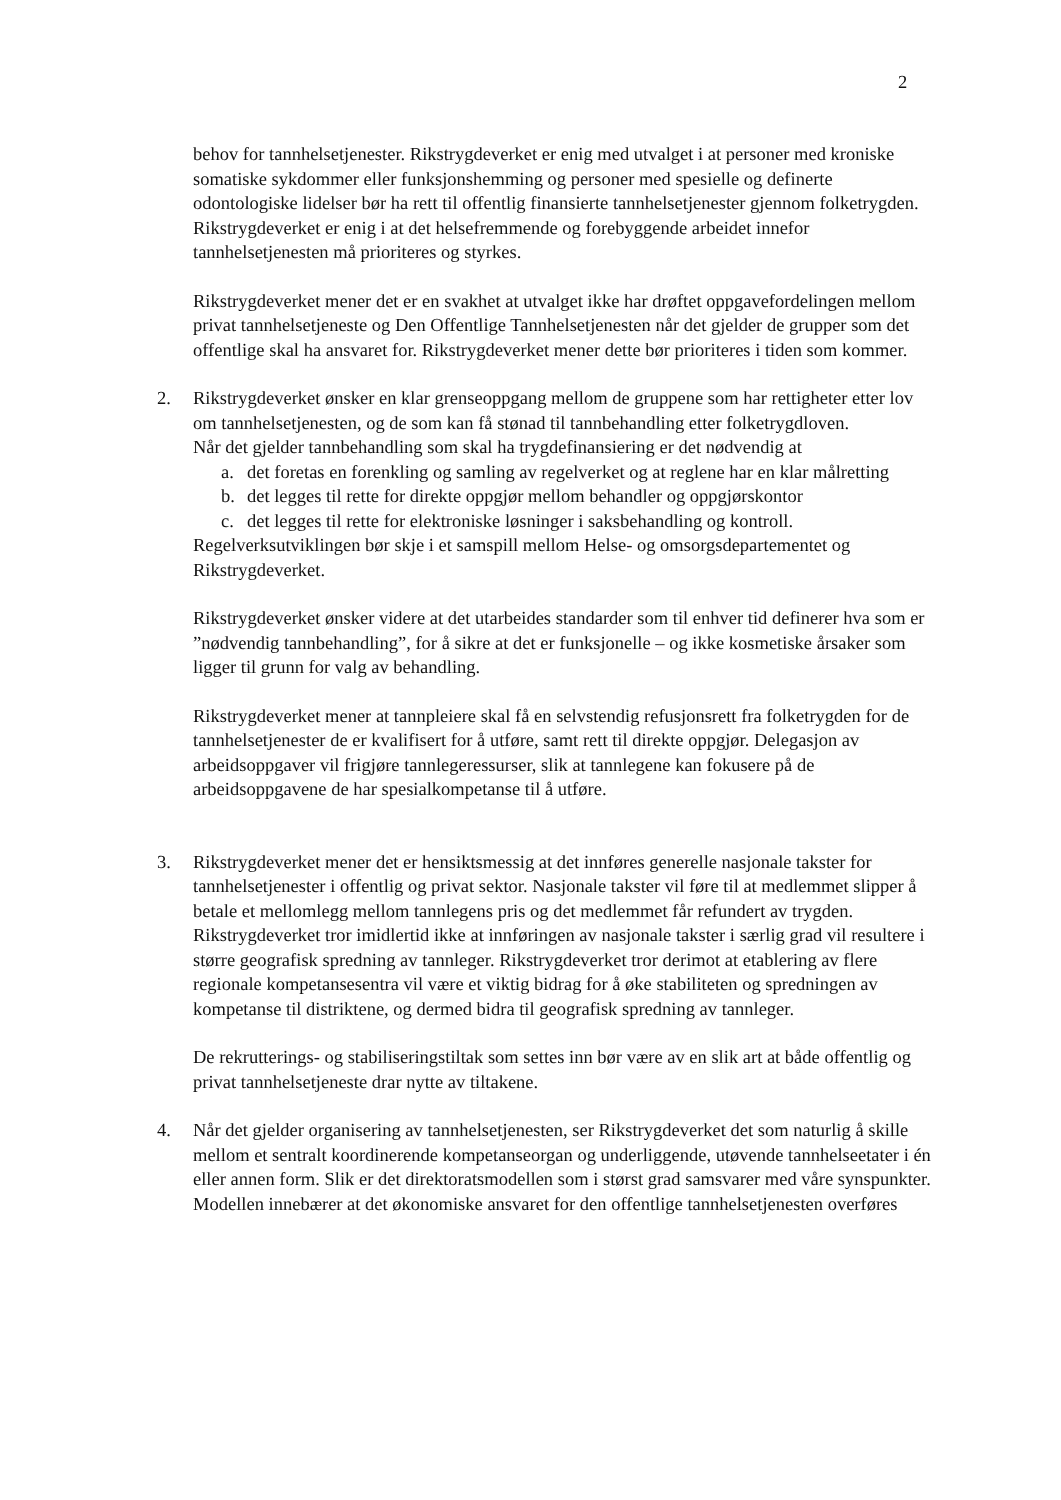2
behov for tannhelsetjenester. Rikstrygdeverket er enig med utvalget i at personer med kroniske somatiske sykdommer eller funksjonshemming og personer med spesielle og definerte odontologiske lidelser bør ha rett til offentlig finansierte tannhelsetjenester gjennom folketrygden. Rikstrygdeverket er enig i at det helsefremmende og forebyggende arbeidet innefor tannhelsetjenesten må prioriteres og styrkes.
Rikstrygdeverket mener det er en svakhet at utvalget ikke har drøftet oppgavefordelingen mellom privat tannhelsetjeneste og Den Offentlige Tannhelsetjenesten når det gjelder de grupper som det offentlige skal ha ansvaret for. Rikstrygdeverket mener dette bør prioriteres i tiden som kommer.
2. Rikstrygdeverket ønsker en klar grenseoppgang mellom de gruppene som har rettigheter etter lov om tannhelsetjenesten, og de som kan få stønad til tannbehandling etter folketrygdloven.
Når det gjelder tannbehandling som skal ha trygdefinansiering er det nødvendig at
a. det foretas en forenkling og samling av regelverket og at reglene har en klar målretting
b. det legges til rette for direkte oppgjør mellom behandler og oppgjørskontor
c. det legges til rette for elektroniske løsninger i saksbehandling og kontroll.
Regelverksutviklingen bør skje i et samspill mellom Helse- og omsorgsdepartementet og Rikstrygdeverket.
Rikstrygdeverket ønsker videre at det utarbeides standarder som til enhver tid definerer hva som er ”nødvendig tannbehandling”, for å sikre at det er funksjonelle – og ikke kosmetiske årsaker som ligger til grunn for valg av behandling.
Rikstrygdeverket mener at tannpleiere skal få en selvstendig refusjonsrett fra folketrygden for de tannhelsetjenester de er kvalifisert for å utføre, samt rett til direkte oppgjør. Delegasjon av arbeidsoppgaver vil frigjøre tannlegeressurser, slik at tannlegene kan fokusere på de arbeidsoppgavene de har spesialkompetanse til å utføre.
3. Rikstrygdeverket mener det er hensiktsmessig at det innføres generelle nasjonale takster for tannhelsetjenester i offentlig og privat sektor. Nasjonale takster vil føre til at medlemmet slipper å betale et mellomlegg mellom tannlegens pris og det medlemmet får refundert av trygden. Rikstrygdeverket tror imidlertid ikke at innføringen av nasjonale takster i særlig grad vil resultere i større geografisk spredning av tannleger. Rikstrygdeverket tror derimot at etablering av flere regionale kompetansesentra vil være et viktig bidrag for å øke stabiliteten og spredningen av kompetanse til distriktene, og dermed bidra til geografisk spredning av tannleger.
De rekrutterings- og stabiliseringstiltak som settes inn bør være av en slik art at både offentlig og privat tannhelsetjeneste drar nytte av tiltakene.
4. Når det gjelder organisering av tannhelsetjenesten, ser Rikstrygdeverket det som naturlig å skille mellom et sentralt koordinerende kompetanseorgan og underliggende, utøvende tannhelseetater i én eller annen form. Slik er det direktoratsmodellen som i størst grad samsvarer med våre synspunkter. Modellen innebærer at det økonomiske ansvaret for den offentlige tannhelsetjenesten overføres